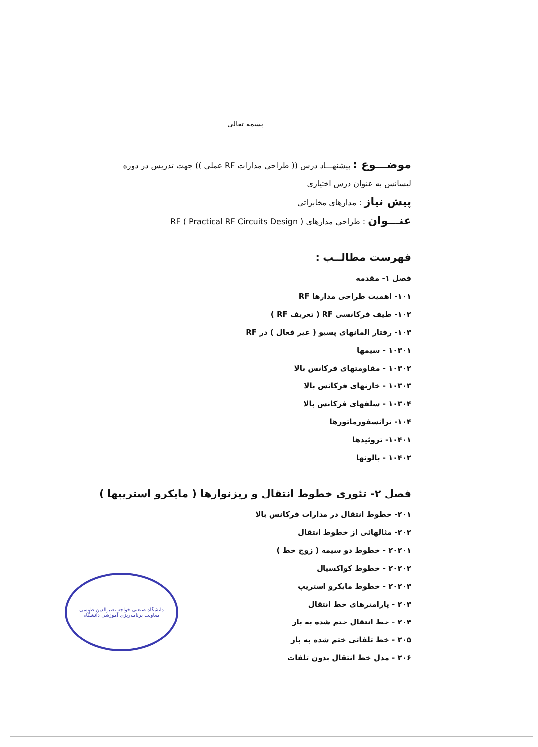بسمه تعالی
موضـــوع : پیشنهـــاد درس (( طراحی مدارات RF عملی )) جهت تدریس در دوره
لیسانس به عنوان درس اختیاری
پیش نیاز : مدارهای مخابراتی
عنـــوان : طراحی مدارهای RF ( Practical RF Circuits Design )
فهرست مطالــب :
فصل ۱- مقدمه
۱۰۱- اهمیت طراحی مدارها RF
۱۰۲- طیف فرکانسی RF ( تعریف RF )
۱۰۳- رفتار المانهای پسیو ( غیر فعال ) در RF
۱۰۳۰۱ - سیمها
۱۰۳۰۲ - مقاومتهای فرکانس بالا
۱۰۳۰۳ - خازنهای فرکانس بالا
۱۰۳۰۴ - سلفهای فرکانس بالا
۱۰۴- ترانسفورماتورها
۱۰۴۰۱- تروئیدها
۱۰۴۰۲ - بالونها
فصل ۲- تئوری خطوط انتقال و ریزنوارها ( مایکرو استریپها )
۲۰۱- خطوط انتقال در مدارات فرکانس بالا
۲۰۲- مثالهائی از خطوط انتقال
۲۰۲۰۱ - خطوط دو سیمه ( زوج خط )
۲۰۲۰۲ - خطوط کواکسیال
۲۰۲۰۳ - خطوط مایکرو استریپ
۲۰۳ - پارامترهای خط انتقال
۲۰۴ - خط انتقال ختم شده به بار
۲۰۵ - خط تلفاتی ختم شده به بار
۲۰۶ - مدل خط انتقال بدون تلفات
دانشگاه صنعتی خواجه نصیرالدین طوسی
معاونت برنامه‌ریزی آموزشی دانشگاه